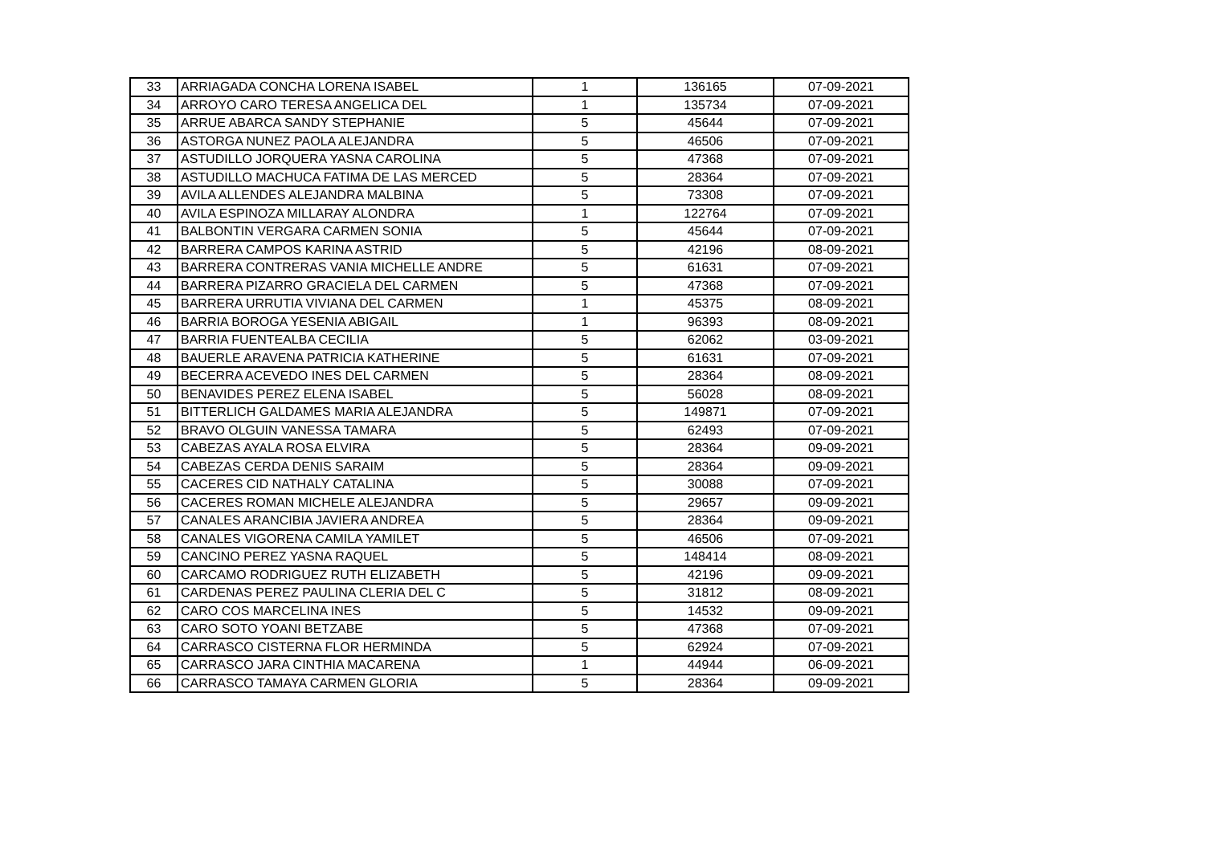| 33 | ARRIAGADA CONCHA LORENA ISABEL | 1 | 136165 | 07-09-2021 |
| 34 | ARROYO CARO TERESA ANGELICA DEL | 1 | 135734 | 07-09-2021 |
| 35 | ARRUE ABARCA SANDY STEPHANIE | 5 | 45644 | 07-09-2021 |
| 36 | ASTORGA NUNEZ PAOLA ALEJANDRA | 5 | 46506 | 07-09-2021 |
| 37 | ASTUDILLO JORQUERA YASNA CAROLINA | 5 | 47368 | 07-09-2021 |
| 38 | ASTUDILLO MACHUCA FATIMA DE LAS MERCED | 5 | 28364 | 07-09-2021 |
| 39 | AVILA ALLENDES ALEJANDRA MALBINA | 5 | 73308 | 07-09-2021 |
| 40 | AVILA ESPINOZA MILLARAY ALONDRA | 1 | 122764 | 07-09-2021 |
| 41 | BALBONTIN VERGARA CARMEN SONIA | 5 | 45644 | 07-09-2021 |
| 42 | BARRERA CAMPOS KARINA ASTRID | 5 | 42196 | 08-09-2021 |
| 43 | BARRERA CONTRERAS VANIA MICHELLE ANDRE | 5 | 61631 | 07-09-2021 |
| 44 | BARRERA PIZARRO GRACIELA DEL CARMEN | 5 | 47368 | 07-09-2021 |
| 45 | BARRERA URRUTIA VIVIANA DEL CARMEN | 1 | 45375 | 08-09-2021 |
| 46 | BARRIA BOROGA YESENIA ABIGAIL | 1 | 96393 | 08-09-2021 |
| 47 | BARRIA FUENTEALBA CECILIA | 5 | 62062 | 03-09-2021 |
| 48 | BAUERLE ARAVENA PATRICIA KATHERINE | 5 | 61631 | 07-09-2021 |
| 49 | BECERRA ACEVEDO INES DEL CARMEN | 5 | 28364 | 08-09-2021 |
| 50 | BENAVIDES PEREZ ELENA ISABEL | 5 | 56028 | 08-09-2021 |
| 51 | BITTERLICH GALDAMES MARIA ALEJANDRA | 5 | 149871 | 07-09-2021 |
| 52 | BRAVO OLGUIN VANESSA TAMARA | 5 | 62493 | 07-09-2021 |
| 53 | CABEZAS AYALA ROSA ELVIRA | 5 | 28364 | 09-09-2021 |
| 54 | CABEZAS CERDA DENIS SARAIM | 5 | 28364 | 09-09-2021 |
| 55 | CACERES CID NATHALY CATALINA | 5 | 30088 | 07-09-2021 |
| 56 | CACERES ROMAN MICHELE ALEJANDRA | 5 | 29657 | 09-09-2021 |
| 57 | CANALES ARANCIBIA JAVIERA ANDREA | 5 | 28364 | 09-09-2021 |
| 58 | CANALES VIGORENA CAMILA YAMILET | 5 | 46506 | 07-09-2021 |
| 59 | CANCINO PEREZ YASNA RAQUEL | 5 | 148414 | 08-09-2021 |
| 60 | CARCAMO RODRIGUEZ RUTH ELIZABETH | 5 | 42196 | 09-09-2021 |
| 61 | CARDENAS PEREZ PAULINA CLERIA DEL C | 5 | 31812 | 08-09-2021 |
| 62 | CARO COS MARCELINA INES | 5 | 14532 | 09-09-2021 |
| 63 | CARO SOTO YOANI BETZABE | 5 | 47368 | 07-09-2021 |
| 64 | CARRASCO CISTERNA FLOR HERMINDA | 5 | 62924 | 07-09-2021 |
| 65 | CARRASCO JARA CINTHIA MACARENA | 1 | 44944 | 06-09-2021 |
| 66 | CARRASCO TAMAYA CARMEN GLORIA | 5 | 28364 | 09-09-2021 |